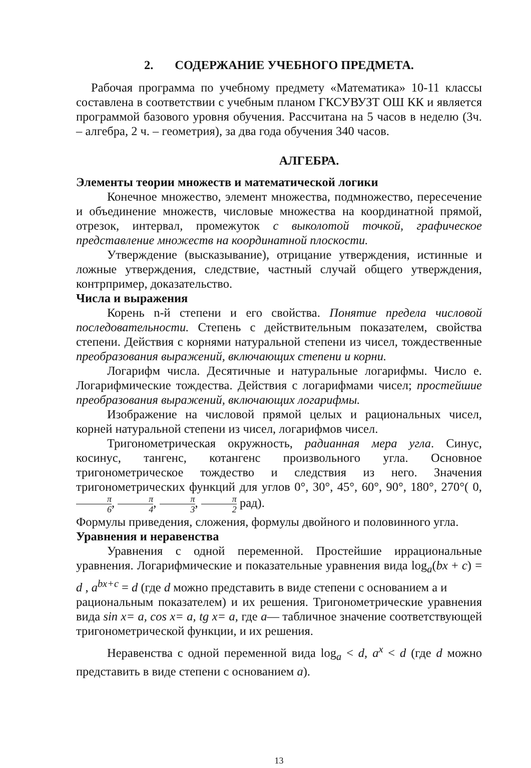2. СОДЕРЖАНИЕ УЧЕБНОГО ПРЕДМЕТА.
Рабочая программа по учебному предмету «Математика» 10-11 классы составлена в соответствии с учебным планом ГКСУВУЗТ ОШ КК и является программой базового уровня обучения. Рассчитана на 5 часов в неделю (3ч. – алгебра, 2 ч. – геометрия), за два года обучения 340 часов.
АЛГЕБРА.
Элементы теории множеств и математической логики
Конечное множество, элемент множества, подмножество, пересечение и объединение множеств, числовые множества на координатной прямой, отрезок, интервал, промежуток с выколотой точкой, графическое представление множеств на координатной плоскости.
Утверждение (высказывание), отрицание утверждения, истинные и ложные утверждения, следствие, частный случай общего утверждения, контрпример, доказательство.
Числа и выражения
Корень n-й степени и его свойства. Понятие предела числовой последовательности. Степень с действительным показателем, свойства степени. Действия с корнями натуральной степени из чисел, тождественные преобразования выражений, включающих степени и корни.
Логарифм числа. Десятичные и натуральные логарифмы. Число е. Логарифмические тождества. Действия с логарифмами чисел; простейшие преобразования выражений, включающих логарифмы.
Изображение на числовой прямой целых и рациональных чисел, корней натуральной степени из чисел, логарифмов чисел.
Тригонометрическая окружность, радианная мера угла. Синус, косинус, тангенс, котангенс произвольного угла. Основное тригонометрическое тождество и следствия из него. Значения тригонометрических функций для углов 0°, 30°, 45°, 60°, 90°, 180°, 270°( 0, π 6, π 4, π 3, π 2 рад).
Формулы приведения, сложения, формулы двойного и половинного угла.
Уравнения и неравенства
Уравнения с одной переменной. Простейшие иррациональные уравнения. Логарифмические и показательные уравнения вида log<sub>a</sub>(bx + c) = d , a<sup>bx+c</sup> = d (где d можно представить в виде степени с основанием a и
рациональным показателем) и их решения. Тригонометрические уравнения вида sin x= a, cos x= a, tg x= a, где a— табличное значение соответствующей тригонометрической функции, и их решения.
Неравенства с одной переменной вида log<sub>a</sub> < d, a<sup>x</sup> < d (где d можно представить в виде степени с основанием a).
13